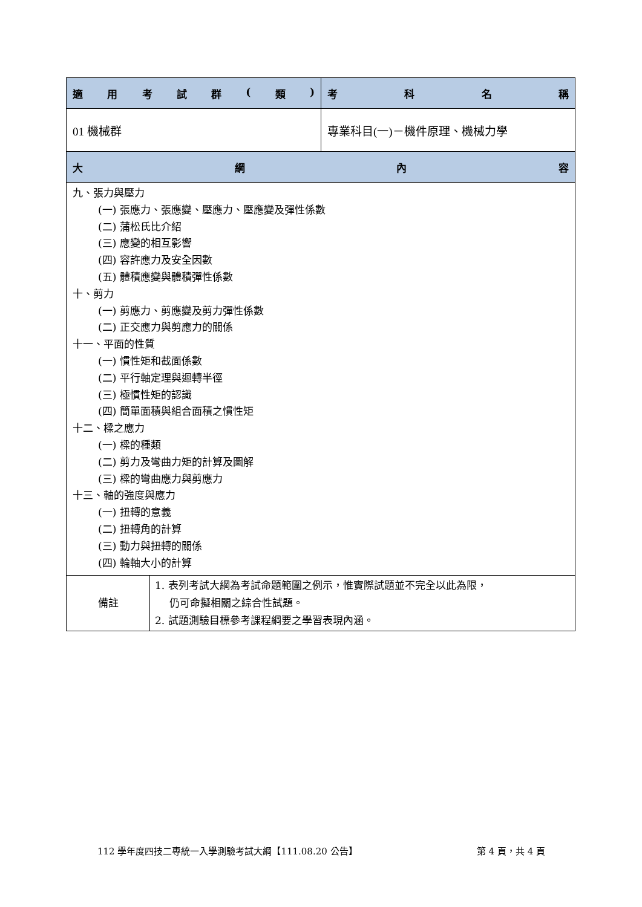| 適 用 考 試 群 ( 類 ) | 考 科 名 稱 |
| --- | --- |
| 01 機械群 | 專業科目(一)－機件原理、機械力學 |
| 大 綱 內 容 | |
| 九、張力與壓力 (一) 張應力、張應變、壓應力、壓應變及彈性係數 (二) 蒲松氏比介紹 (三) 應變的相互影響 (四) 容許應力及安全因數 (五) 體積應變與體積彈性係數 十、剪力 (一) 剪應力、剪應變及剪力彈性係數 (二) 正交應力與剪應力的關係 十一、平面的性質 (一) 慣性矩和截面係數 (二) 平行軸定理與迴轉半徑 (三) 極慣性矩的認識 (四) 簡單面積與組合面積之慣性矩 十二、樑之應力 (一) 樑的種類 (二) 剪力及彎曲力矩的計算及圖解 (三) 樑的彎曲應力與剪應力 十三、軸的強度與應力 (一) 扭轉的意義 (二) 扭轉角的計算 (三) 動力與扭轉的關係 (四) 輪軸大小的計算 | |
| 備註 | 1. 表列考試大綱為考試命題範圍之例示，惟實際試題並不完全以此為限， 仍可命擬相關之綜合性試題。 2. 試題測驗目標參考課程綱要之學習表現內涵。 |
112 學年度四技二專統一入學測驗考試大綱【111.08.20 公告】 第 4 頁，共 4 頁